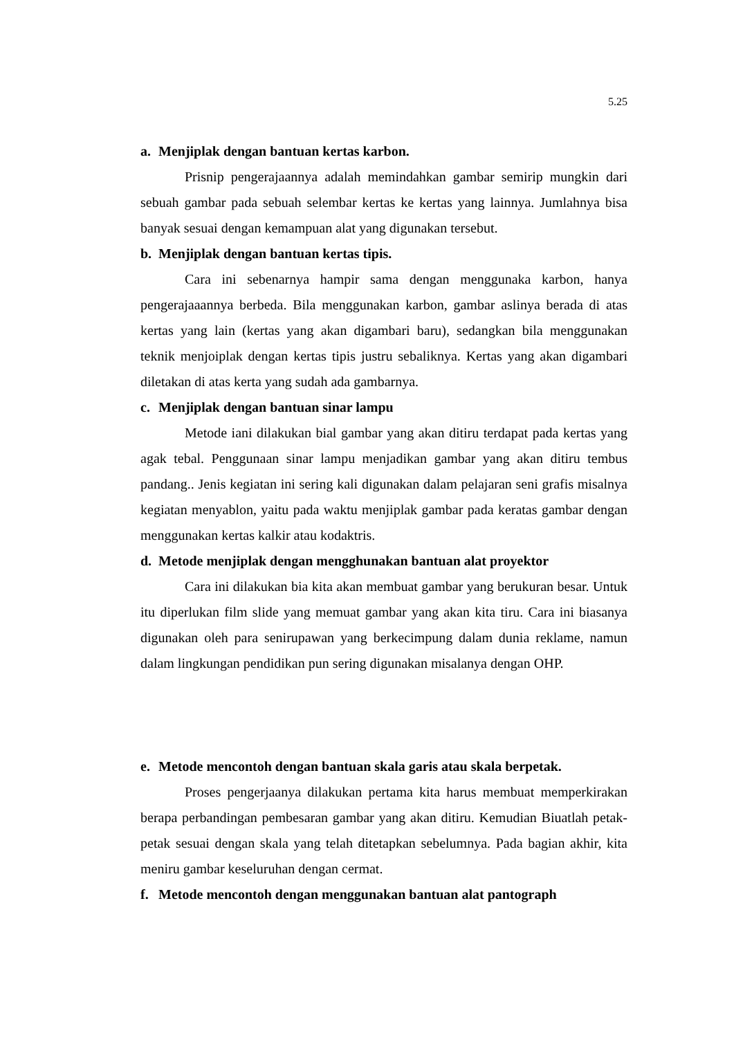5.25
a. Menjiplak dengan bantuan kertas karbon.
Prisnip pengerajaannya adalah memindahkan gambar semirip mungkin dari sebuah gambar pada sebuah selembar kertas ke kertas yang lainnya. Jumlahnya bisa banyak sesuai dengan kemampuan alat yang digunakan tersebut.
b. Menjiplak dengan bantuan kertas tipis.
Cara ini sebenarnya hampir sama dengan menggunaka karbon, hanya pengerajaaannya berbeda. Bila menggunakan karbon, gambar aslinya berada di atas kertas yang lain (kertas yang akan digambari baru), sedangkan bila menggunakan teknik menjoiplak dengan kertas tipis justru sebaliknya. Kertas yang akan digambari diletakan di atas kerta yang sudah ada gambarnya.
c. Menjiplak dengan bantuan sinar lampu
Metode iani dilakukan bial gambar yang akan ditiru terdapat pada kertas yang agak tebal. Penggunaan sinar lampu menjadikan gambar yang akan ditiru tembus pandang.. Jenis kegiatan ini sering kali digunakan dalam pelajaran seni grafis misalnya kegiatan menyablon, yaitu pada waktu menjiplak gambar pada keratas gambar dengan menggunakan kertas kalkir atau kodaktris.
d. Metode menjiplak dengan mengghunakan bantuan alat proyektor
Cara ini dilakukan bia kita akan membuat gambar yang berukuran besar. Untuk itu diperlukan film slide yang memuat gambar yang akan kita tiru. Cara ini biasanya digunakan oleh para senirupawan yang berkecimpung dalam dunia reklame, namun dalam lingkungan pendidikan pun sering digunakan misalanya dengan OHP.
e. Metode mencontoh dengan bantuan skala garis atau skala berpetak.
Proses pengerjaanya dilakukan pertama kita harus membuat memperkirakan berapa perbandingan pembesaran gambar yang akan ditiru. Kemudian Biuatlah petak-petak sesuai dengan skala yang telah ditetapkan sebelumnya. Pada bagian akhir, kita meniru gambar keseluruhan dengan cermat.
f. Metode mencontoh dengan menggunakan bantuan alat pantograph